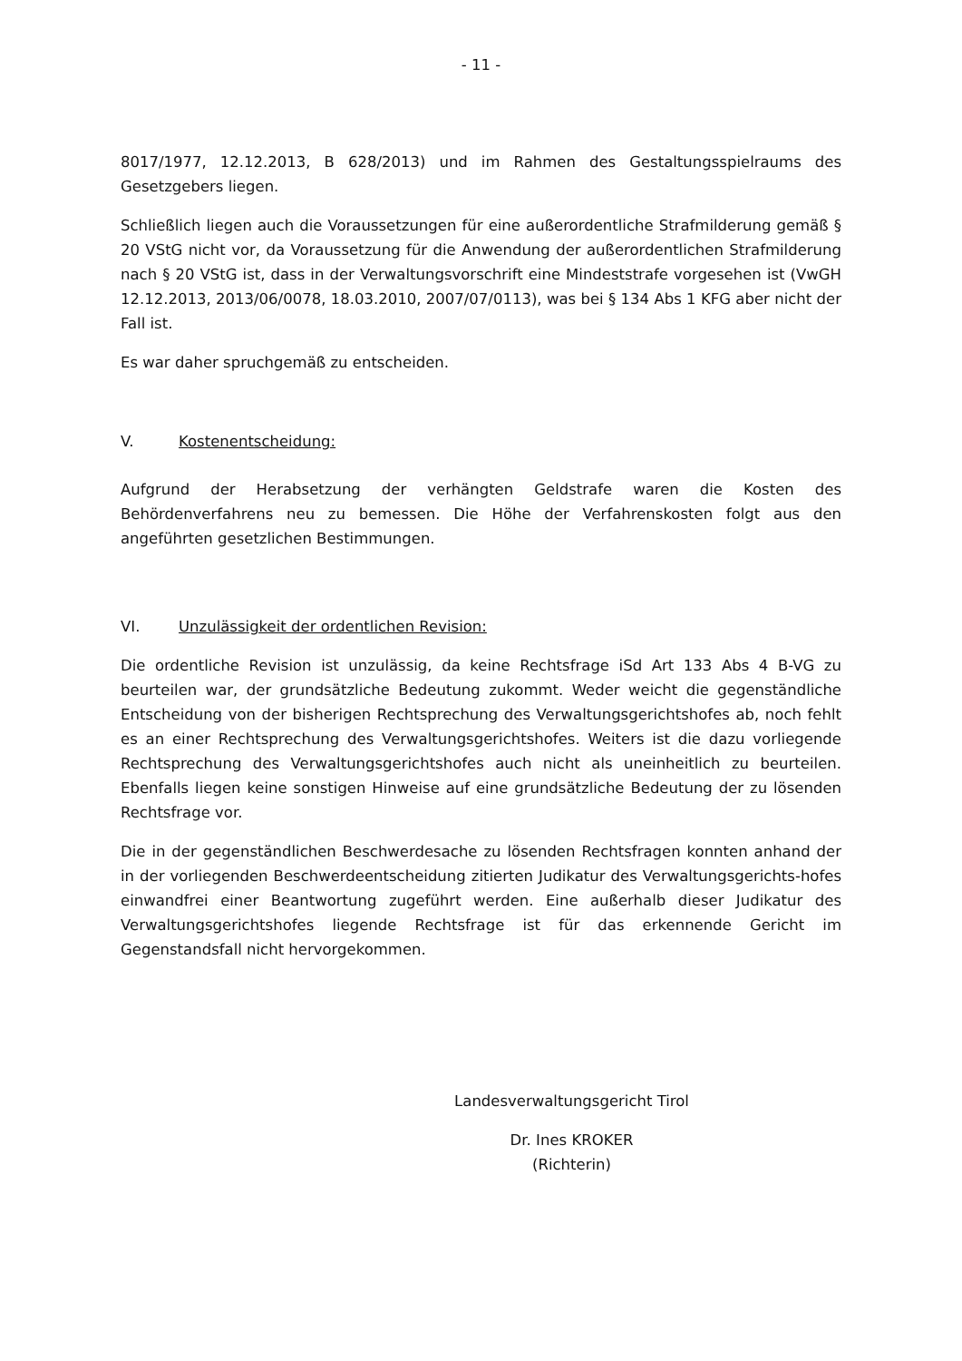- 11 -
8017/1977, 12.12.2013, B 628/2013) und im Rahmen des Gestaltungsspielraums des Gesetzgebers liegen.
Schließlich liegen auch die Voraussetzungen für eine außerordentliche Strafmilderung gemäß § 20 VStG nicht vor, da Voraussetzung für die Anwendung der außerordentlichen Strafmilderung nach § 20 VStG ist, dass in der Verwaltungsvorschrift eine Mindeststrafe vorgesehen ist (VwGH 12.12.2013, 2013/06/0078, 18.03.2010, 2007/07/0113), was bei § 134 Abs 1 KFG aber nicht der Fall ist.
Es war daher spruchgemäß zu entscheiden.
V. Kostenentscheidung:
Aufgrund der Herabsetzung der verhängten Geldstrafe waren die Kosten des Behördenverfahrens neu zu bemessen. Die Höhe der Verfahrenskosten folgt aus den angeführten gesetzlichen Bestimmungen.
VI. Unzulässigkeit der ordentlichen Revision:
Die ordentliche Revision ist unzulässig, da keine Rechtsfrage iSd Art 133 Abs 4 B-VG zu beurteilen war, der grundsätzliche Bedeutung zukommt. Weder weicht die gegenständliche Entscheidung von der bisherigen Rechtsprechung des Verwaltungsgerichtshofes ab, noch fehlt es an einer Rechtsprechung des Verwaltungsgerichtshofes. Weiters ist die dazu vorliegende Rechtsprechung des Verwaltungsgerichtshofes auch nicht als uneinheitlich zu beurteilen. Ebenfalls liegen keine sonstigen Hinweise auf eine grundsätzliche Bedeutung der zu lösenden Rechtsfrage vor.
Die in der gegenständlichen Beschwerdesache zu lösenden Rechtsfragen konnten anhand der in der vorliegenden Beschwerdeentscheidung zitierten Judikatur des Verwaltungsgerichts-hofes einwandfrei einer Beantwortung zugeführt werden. Eine außerhalb dieser Judikatur des Verwaltungsgerichtshofes liegende Rechtsfrage ist für das erkennende Gericht im Gegenstandsfall nicht hervorgekommen.
Landesverwaltungsgericht Tirol
Dr. Ines KROKER
(Richterin)